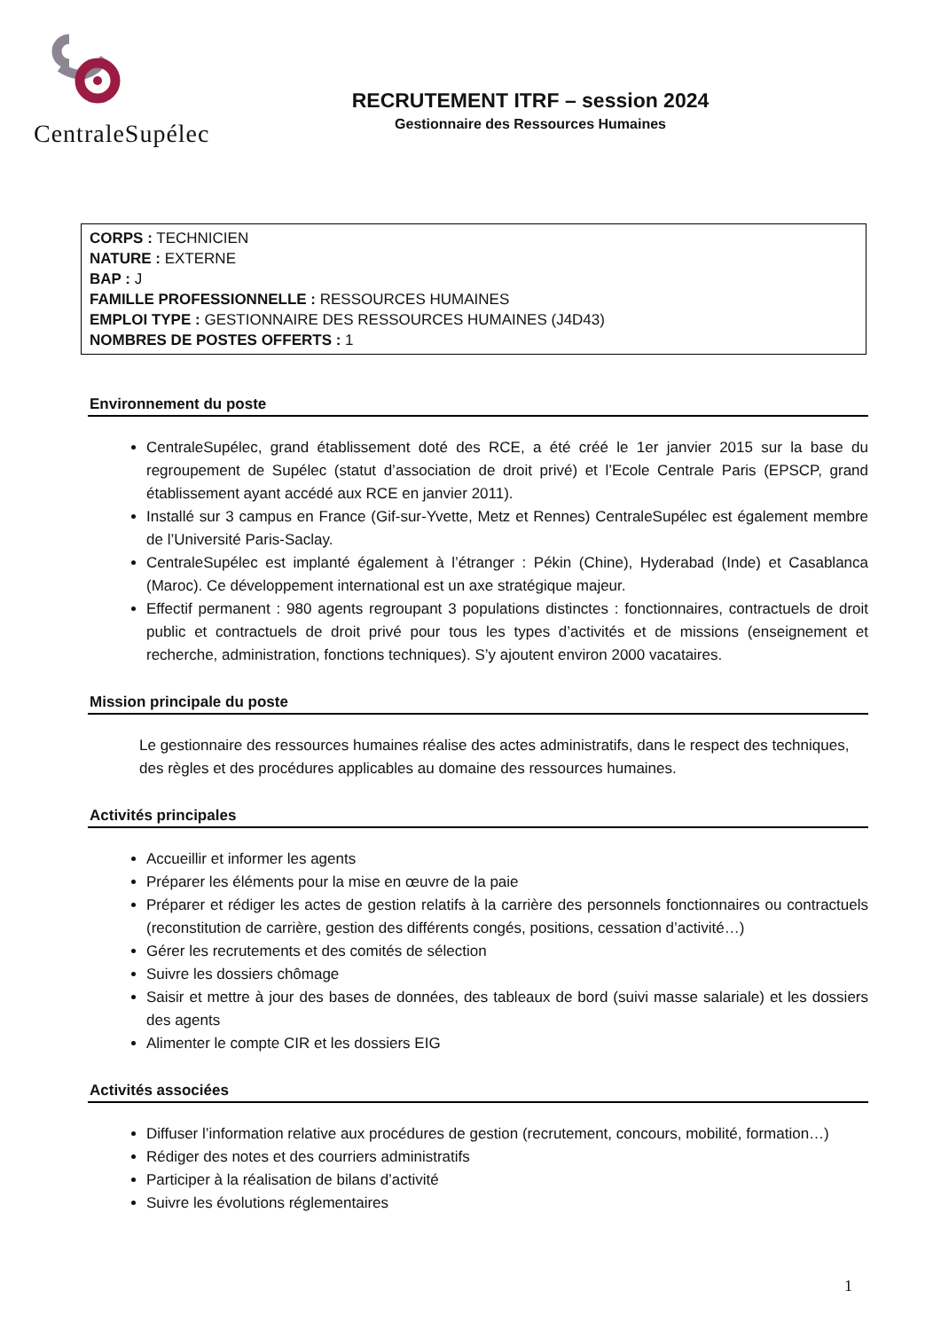CentraleSupélec
RECRUTEMENT ITRF – session 2024
Gestionnaire des Ressources Humaines
CORPS : TECHNICIEN
NATURE : EXTERNE
BAP : J
FAMILLE PROFESSIONNELLE : RESSOURCES HUMAINES
EMPLOI TYPE : GESTIONNAIRE DES RESSOURCES HUMAINES (J4D43)
NOMBRES DE POSTES OFFERTS : 1
Environnement du poste
CentraleSupélec, grand établissement doté des RCE, a été créé le 1er janvier 2015 sur la base du regroupement de Supélec (statut d’association de droit privé) et l’Ecole Centrale Paris (EPSCP, grand établissement ayant accédé aux RCE en janvier 2011).
Installé sur 3 campus en France (Gif-sur-Yvette, Metz et Rennes) CentraleSupélec est également membre de l’Université Paris-Saclay.
CentraleSupélec est implanté également à l’étranger : Pékin (Chine), Hyderabad (Inde) et Casablanca (Maroc). Ce développement international est un axe stratégique majeur.
Effectif permanent : 980 agents regroupant 3 populations distinctes : fonctionnaires, contractuels de droit public et contractuels de droit privé pour tous les types d’activités et de missions (enseignement et recherche, administration, fonctions techniques). S’y ajoutent environ 2000 vacataires.
Mission principale du poste
Le gestionnaire des ressources humaines réalise des actes administratifs, dans le respect des techniques, des règles et des procédures applicables au domaine des ressources humaines.
Activités principales
Accueillir et informer les agents
Préparer les éléments pour la mise en œuvre de la paie
Préparer et rédiger les actes de gestion relatifs à la carrière des personnels fonctionnaires ou contractuels (reconstitution de carrière, gestion des différents congés, positions, cessation d’activité…)
Gérer les recrutements et des comités de sélection
Suivre les dossiers chômage
Saisir et mettre à jour des bases de données, des tableaux de bord (suivi masse salariale) et les dossiers des agents
Alimenter le compte CIR et les dossiers EIG
Activités associées
Diffuser l’information relative aux procédures de gestion (recrutement, concours, mobilité, formation…)
Rédiger des notes et des courriers administratifs
Participer à la réalisation de bilans d’activité
Suivre les évolutions réglementaires
1